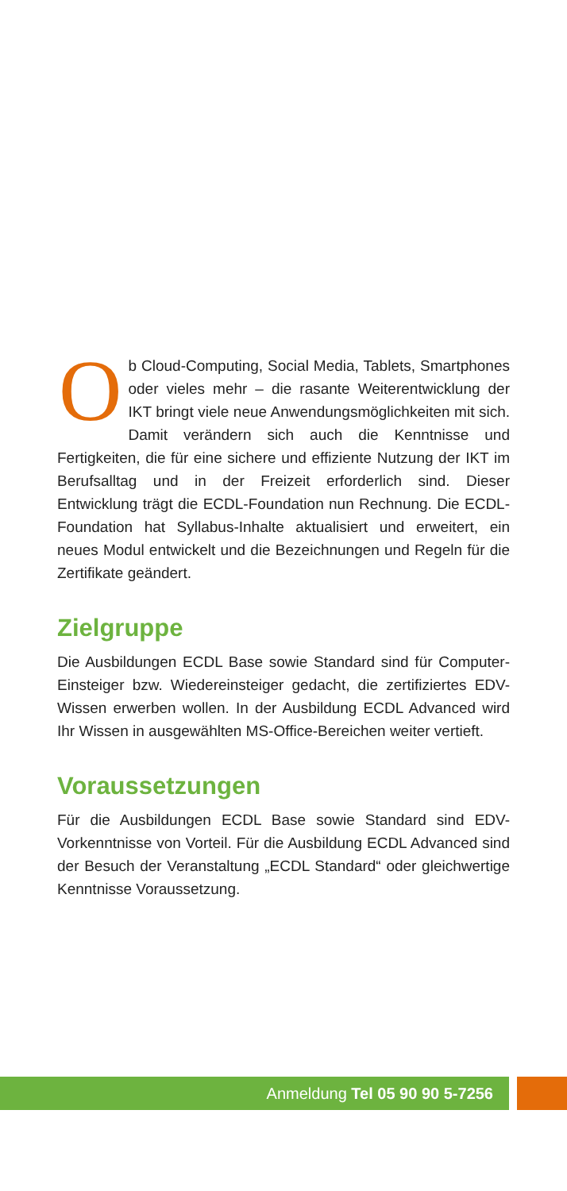Ob Cloud-Computing, Social Media, Tablets, Smartphones oder vieles mehr – die rasante Weiterentwicklung der IKT bringt viele neue Anwendungsmöglichkeiten mit sich. Damit verändern sich auch die Kenntnisse und Fertigkeiten, die für eine sichere und effiziente Nutzung der IKT im Berufsalltag und in der Freizeit erforderlich sind. Dieser Entwicklung trägt die ECDL-Foundation nun Rechnung. Die ECDL-Foundation hat Syllabus-Inhalte aktualisiert und erweitert, ein neues Modul entwickelt und die Bezeichnungen und Regeln für die Zertifikate geändert.
Zielgruppe
Die Ausbildungen ECDL Base sowie Standard sind für Computer-Einsteiger bzw. Wiedereinsteiger gedacht, die zertifiziertes EDV-Wissen erwerben wollen. In der Ausbildung ECDL Advanced wird Ihr Wissen in ausgewählten MS-Office-Bereichen weiter vertieft.
Voraussetzungen
Für die Ausbildungen ECDL Base sowie Standard sind EDV-Vorkenntnisse von Vorteil. Für die Ausbildung ECDL Advanced sind der Besuch der Veranstaltung „ECDL Standard“ oder gleichwertige Kenntnisse Voraussetzung.
Anmeldung Tel 05 90 90 5-7256